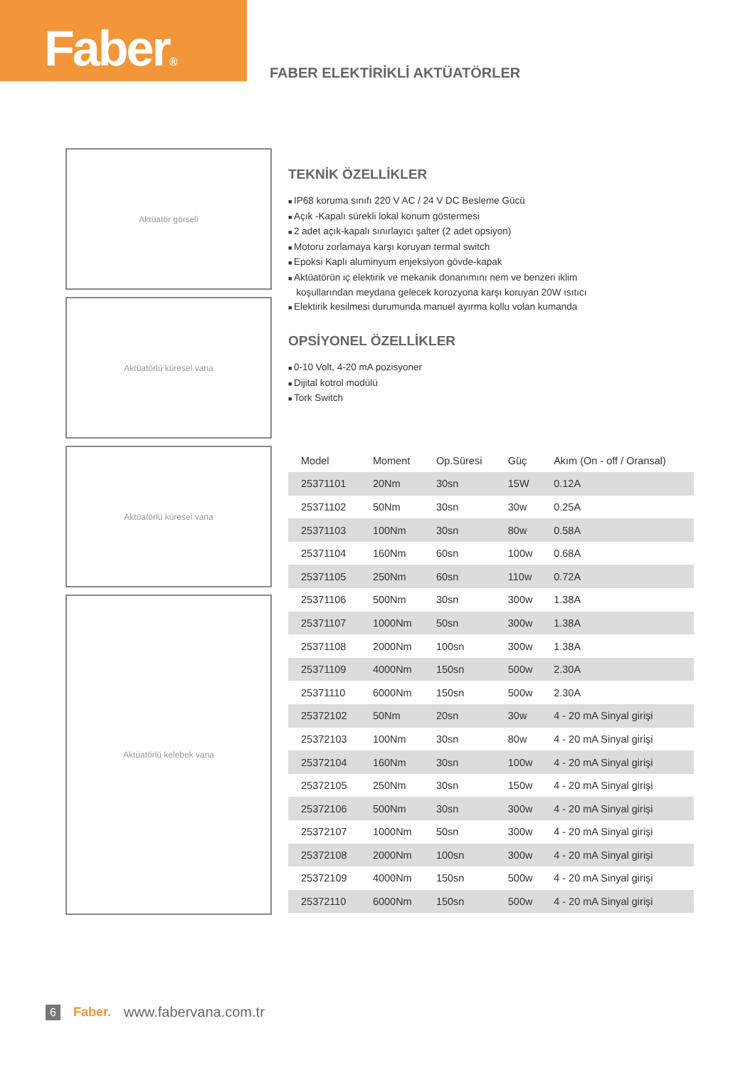Faber®
FABER ELEKTİRİKLİ AKTÜATÖRLER
Aktüatör görseli
Aktüatörlü küresel vana
Aktüatörlü küresel vana
Aktüatörlü kelebek vana
TEKNİK ÖZELLİKLER
IP68 koruma sınıfı 220 V AC / 24 V DC Besleme Gücü
Açık -Kapalı sürekli lokal konum göstermesi
2 adet açık-kapalı sınırlayıcı şalter (2 adet opsiyon)
Motoru zorlamaya karşı koruyan termal switch
Epoksi Kaplı aluminyum enjeksiyon gövde-kapak
Aktüatörün iç elektirik ve mekanik donanımını nem ve benzeri iklim
koşullarından meydana gelecek korozyona karşı koruyan 20W ısıtıcı
Elektirik kesilmesi durumunda manuel ayırma kollu volan kumanda
OPSİYONEL ÖZELLİKLER
0-10 Volt, 4-20 mA pozisyoner
Dijital kotrol modülü
Tork Switch
| Model | Moment | Op.Süresi | Güç | Akım (On - off / Oransal) |
| --- | --- | --- | --- | --- |
| 25371101 | 20Nm | 30sn | 15W | 0.12A |
| 25371102 | 50Nm | 30sn | 30w | 0.25A |
| 25371103 | 100Nm | 30sn | 80w | 0.58A |
| 25371104 | 160Nm | 60sn | 100w | 0.68A |
| 25371105 | 250Nm | 60sn | 110w | 0.72A |
| 25371106 | 500Nm | 30sn | 300w | 1.38A |
| 25371107 | 1000Nm | 50sn | 300w | 1.38A |
| 25371108 | 2000Nm | 100sn | 300w | 1.38A |
| 25371109 | 4000Nm | 150sn | 500w | 2.30A |
| 25371110 | 6000Nm | 150sn | 500w | 2.30A |
| 25372102 | 50Nm | 20sn | 30w | 4 - 20 mA Sinyal girişi |
| 25372103 | 100Nm | 30sn | 80w | 4 - 20 mA Sinyal girişi |
| 25372104 | 160Nm | 30sn | 100w | 4 - 20 mA Sinyal girişi |
| 25372105 | 250Nm | 30sn | 150w | 4 - 20 mA Sinyal girişi |
| 25372106 | 500Nm | 30sn | 300w | 4 - 20 mA Sinyal girişi |
| 25372107 | 1000Nm | 50sn | 300w | 4 - 20 mA Sinyal girişi |
| 25372108 | 2000Nm | 100sn | 300w | 4 - 20 mA Sinyal girişi |
| 25372109 | 4000Nm | 150sn | 500w | 4 - 20 mA Sinyal girişi |
| 25372110 | 6000Nm | 150sn | 500w | 4 - 20 mA Sinyal girişi |
6 Faber. www.fabervana.com.tr